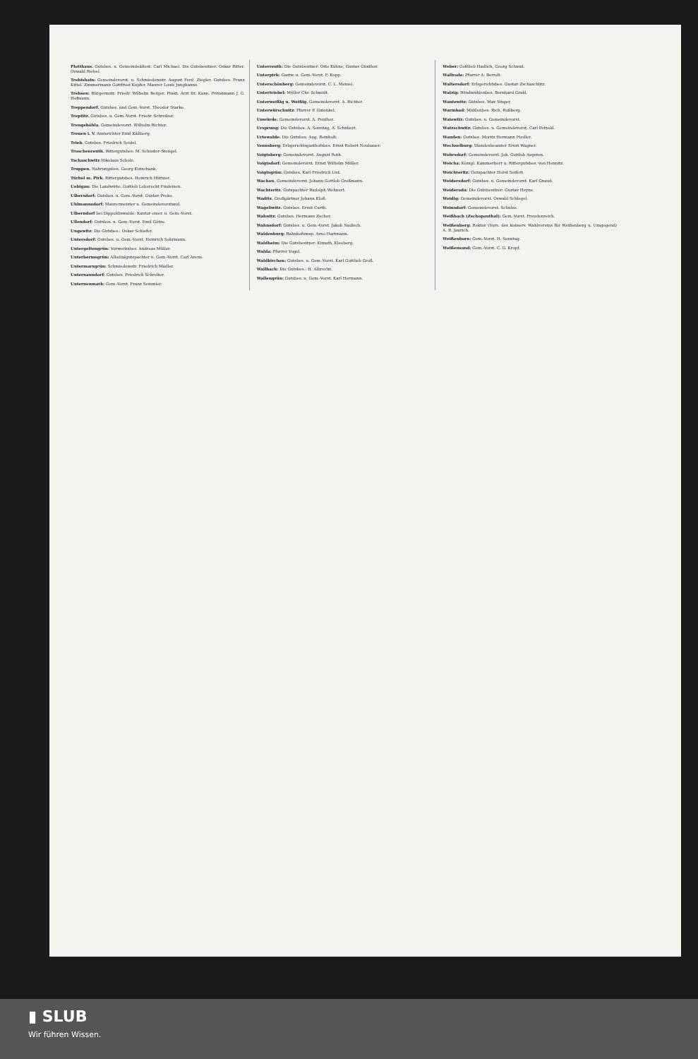Plotthaus. Gutsbes. u. Gemeindeältest. Carl Michael. Die Gutsbesitzer: Oskar Ritter. Oswald Riebel.
Trebishain: Gemeindevorst. u. Schmiedemstr. August Ferd. Ziegler. Gutsbes. Franz Kittel. Zimmermann Gottfried Kupfer. Maurer Louis Junghanns.
Trebsen: Bürgermstr. Friedr. Wilhelm Berger. Prakt. Arzt Dr. Kann. Privatmann J. G. Hofmann.
Treppendorf. Gutsbes. und Gem.-Vorst. Theodor Starke.
Treptitz. Gutsbes. u. Gem.-Vorst. Friedr. Schreiber.
Treugeböhla. Gemeindevorst. Wilhelm Richter.
Treuen i. V. Amtsrichter Emil Käßberg.
Trieb. Gutsbes. Friedrich Seidel.
Troschenreuth. Rittergutsbes. M. Schuster-Stengel.
Tschaschwitz Nikolaus Scholz.
Truppen. Nahrungsbes. Georg Kutschank.
Türbel m. Pirk. Rittergutsbes. Heinrich Hüttner.
Uebigau: Die Landwirte: Gottlob Leberecht Findeisen.
Ulbersdorf: Gutsbes. u. Gem.-Vorst. Gustav Prohe.
Uhlmannsdorf: Maurermeister u. Gemeindevorstand.
Ulberndorf bei Dippoldiswalde: Kantor emer. u. Gem.-Vorst.
Ullendorf: Gutsbes. u. Gem.-Vorst. Emil Götze.
Ungewitz: Die Gutsbes.: Oskar Schiefer.
Untersdorf: Gutsbes. u. Gem.-Vorst. Heinrich Sohrmann.
Untergeltengrün: Vorwerksbes. Andreas Müller.
Unterbermsgrün: Allodialgutspachter u. Gem.-Vorst. Carl Arens.
Untermarxgrün: Schmiedemstr. Friedrich Mädler.
Unternaundorf: Gutsbes. Friedrich Schreiter.
Unterneumark: Gem.-Vorst. Franz Semmler.
Unterreuth: Die Gutsbesitzer: Otto Kühne, Gustav Günther.
Unterpirk: Gastw. u. Gem.-Vorst. F. Kopp.
Unterschönberg: Gemeindevorst. C. L. Meinel.
Untertriebel: Müller Chr. Schmidt.
Unterweißig u. Weißig. Gemeindevorst. A. Richter.
Unterwürschnitz: Pfarrer P. Ginenkel.
Unwürde: Gemeindevorst. A. Penther.
Ursprung: Die Gutsbes. A. Sonntag, A. Schubert.
Urtewalde: Die Gutsbes. Aug. Reinholt.
Vennsberg: Erbgerichtsgasthofsbes. Ernst Robert Neubauer.
Voigtsberg: Gemeindevorst. August Roth.
Voigtsdorf: Gemeindevorst. Ernst Wilhelm Müller.
Voigtsgrün: Gutsbes. Karl Friedrich List.
Wachau. Gemeindevorst. Johann Gottlob Großmann.
Wachteritz. Gutspachter Rudolph Wehnert.
Waditz. Großgärtner Johann Kloß.
Wageliwitz. Gutsbes. Ernst Curth.
Wahnitz: Gutsbes. Hermann Zocher.
Wahnsdorf: Gutsbes. u. Gem.-Vorst. Jakob Nadisch.
Waldenburg: Bahnhofsinsp. Arno Hartmann.
Waldheim: Die Gutsbesitzer: Kunath, Kleeberg.
Walda: Pfarrer Vogel.
Waldkirchen: Gutsbes. u. Gem.-Vorst. Karl Gottlieb Groß.
Wallbach: Die Gutsbes.: H. Albrecht.
Wallengrün: Gutsbes. u. Gem.-Vorst. Karl Hermann.
Weber: Gottlieb Hadlich, Georg Schmid.
Wallroda: Pfarrer A. Berndt.
Waltersdorf: Erbgerichtsbes. Gustav Zschaschlitz.
Walzig: Windmühlenbes. Bernhard Grahl.
Wantewitz: Gutsbes. Max Singer.
Warmbad: Mühlenbes. Rich. Roßberg.
Waiewitz: Gutsbes. u. Gemeindevorst.
Watzschwitz: Gutsbes. u. Gemeindevorst. Carl Petzold.
Wauden: Gutsbes. Moritz Hermann Fiedler.
Wechselburg: Standesbeamter Ernst Wagner.
Wehrsdorf: Gemeindevorst. Joh. Gottlob Augsten.
Weicha: Königl. Kammerherr u. Rittergutsbes. von Hennitz.
Weichteritz: Gutspachter Horst Seifert.
Weidersdorf: Gutsbes. u. Gemeindevorst. Karl Gnaud.
Weideroda: Die Gutsbesitzer: Gustav Heyne.
Weidig: Gemeindevorst. Oswald Schlegel.
Weinsdorf: Gemeindevorst. Schulze.
Weißbach (Zschopauthal): Gem.-Vorst. Freudenreich.
Weißenberg: Rektor (Vors. des konserv. Wahlvereins für Weißenberg u. Umgegend) A. R. Jaurich.
Weißenborn: Gem.-Vorst. H. Sonntag.
Weißensand: Gem.-Vorst. C. G. Kropf.
▮ SLUB
Wir führen Wissen.